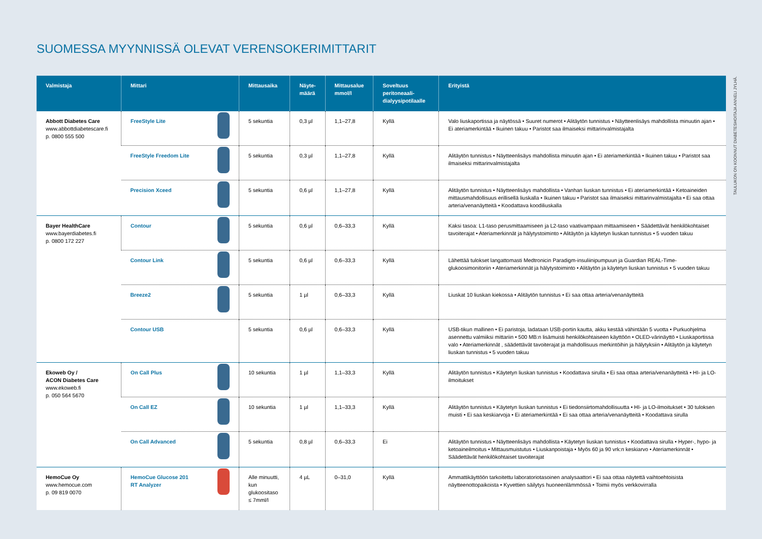SUOMESSA MYYNNISSÄ OLEVAT VERENSOKERIMITTARIT
TAULUKON ON KOONNUT DIABETESHOITAJA ANNELI JYLHÄ.
| Valmistaja | Mittari | Mittausaika | Näyte- määrä | Mittausalue mmol/l | Soveltuus peritoneaali- dialyysipotilaalle | Erityistä |
| --- | --- | --- | --- | --- | --- | --- |
| Abbott Diabetes Care www.abbottdiabetescare.fi p. 0800 555 500 | FreeStyle Lite | 5 sekuntia | 0,3 µl | 1,1–27,8 | Kyllä | Valo liuskaportissa ja näytössä • Suuret numerot • Alitäytön tunnistus • Näytteenlisäys mahdollista minuutin ajan • Ei ateriamerkintää • Ikuinen takuu • Paristot saa ilmaiseksi mittarinvalmistajalta |
| | FreeStyle Freedom Lite | 5 sekuntia | 0,3 µl | 1,1–27,8 | Kyllä | Alitäytön tunnistus • Näytteenlisäys mahdollista minuutin ajan • Ei ateriamerkintää • Ikuinen takuu • Paristot saa ilmaiseksi mittarinvalmistajalta |
| | Precision Xceed | 5 sekuntia | 0,6 µl | 1,1–27,8 | Kyllä | Alitäytön tunnistus • Näytteenlisäys mahdollista • Vanhan liuskan tunnistus • Ei ateriamerkintää • Ketoaineiden mittausmahdollisuus erillisellä liuskalla • Ikuinen takuu • Paristot saa ilmaiseksi mittarinvalmistajalta • Ei saa ottaa arteria/venanäytteitä • Koodattava koodiliuskalla |
| Bayer HealthCare www.bayerdiabetes.fi p. 0800 172 227 | Contour | 5 sekuntia | 0,6 µl | 0,6–33,3 | Kyllä | Kaksi tasoa: L1-taso perusmittaamiseen ja L2-taso vaativampaan mittaamiseen • Säädettävät henkilökohtaiset tavoiterajat • Ateriamerkinnät ja hälytystoiminto • Alitäytön ja käytetyn liuskan tunnistus • 5 vuoden takuu |
| | Contour Link | 5 sekuntia | 0,6 µl | 0,6–33,3 | Kyllä | Lähettää tulokset langattomasti Medtronicin Paradigm-insuliinipumpuun ja Guardian REAL-Time-glukoosimonitoriin • Ateriamerkinnät ja hälytystoiminto • Alitäytön ja käytetyn liuskan tunnistus • 5 vuoden takuu |
| | Breeze2 | 5 sekuntia | 1 µl | 0,6–33,3 | Kyllä | Liuskat 10 liuskan kiekossa • Alitäytön tunnistus • Ei saa ottaa arteria/venanäytteitä |
| | Contour USB | 5 sekuntia | 0,6 µl | 0,6–33,3 | Kyllä | USB-tikun mallinen • Ei paristoja, ladataan USB-portin kautta, akku kestää vähintään 5 vuotta • Purkuohjelma asennettu valmiiksi mittariin • 500 MB:n lisämuisti henkilökohtaiseen käyttöön • OLED-värinäyttö • Liuskaportissa valo • Ateriamerkinnät , säädettävät tavoiterajat ja mahdollisuus merkintöihin ja hälytyksiin • Alitäytön ja käytetyn liuskan tunnistus • 5 vuoden takuu |
| Ekoweb Oy / ACON Diabetes Care www.ekoweb.fi p. 050 564 5670 | On Call Plus | 10 sekuntia | 1 µl | 1,1–33,3 | Kyllä | Alitäytön tunnistus • Käytetyn liuskan tunnistus • Koodattava sirulla • Ei saa ottaa arteria/venanäytteitä • HI- ja LO-ilmoitukset |
| | On Call EZ | 10 sekuntia | 1 µl | 1,1–33,3 | Kyllä | Alitäytön tunnistus • Käytetyn liuskan tunnistus • Ei tiedonsiirtomahdollisuutta • HI- ja LO-ilmoitukset • 30 tuloksen muisti • Ei saa keskiarvoja • Ei ateriamerkintää • Ei saa ottaa arteria/venanäytteitä • Koodattava sirulla |
| | On Call Advanced | 5 sekuntia | 0,8 µl | 0,6–33,3 | Ei | Alitäytön tunnistus • Näytteenlisäys mahdollista • Käytetyn liuskan tunnistus • Koodattava sirulla • Hyper-, hypo- ja ketoaineilmoitus • Mittausmuistutus • Liuskanpoistaja • Myös 60 ja 90 vrk:n keskiarvo • Ateriamerkinnät • Säädettävät henkilökohtaiset tavoiterajat |
| HemoCue Oy www.hemocue.com p. 09 819 0070 | HemoCue Glucose 201 RT Analyzer | Alle minuutti, kun glukoositaso ≤ 7mml/l | 4 µL | 0–31,0 | Kyllä | Ammattikäyttöön tarkoitettu laboratoriotasoinen analysaattori • Ei saa ottaa näytettä vaihtoehtoisista näytteenottopaikoista • Kyvettien säilytys huoneenlämmössä • Toimii myös verkkovirralla |